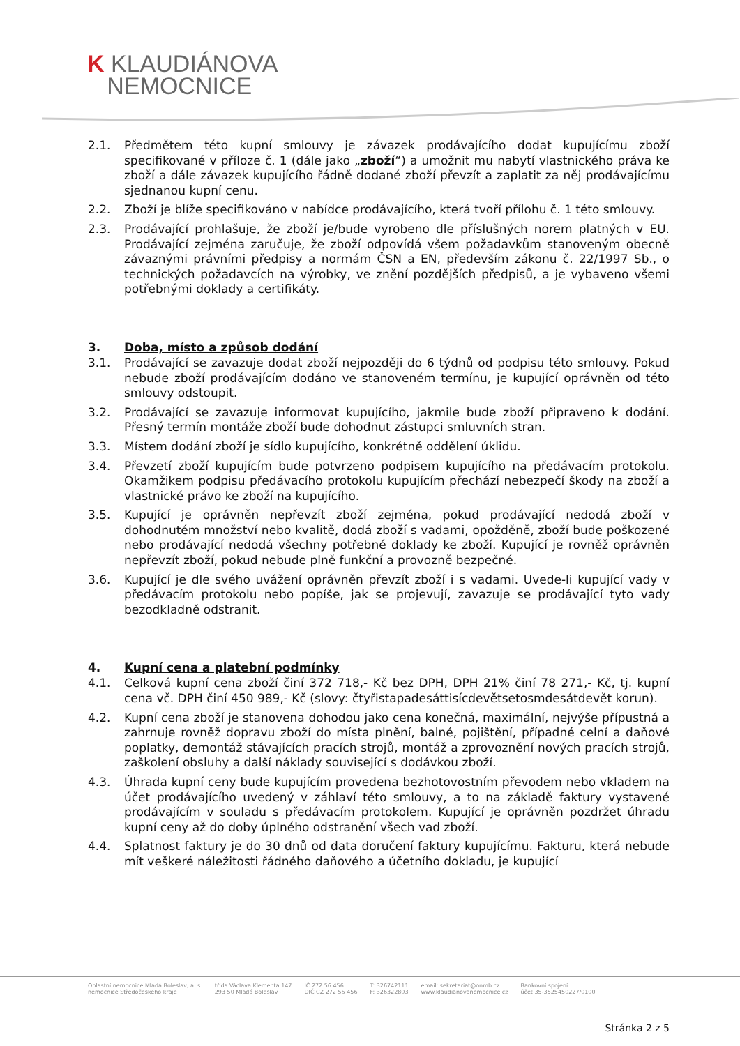K KLAUDIÁNOVA
NEMOCNICE
2.1. Předmětem této kupní smlouvy je závazek prodávajícího dodat kupujícímu zboží specifikované v příloze č. 1 (dále jako „zboží“) a umožnit mu nabytí vlastnického práva ke zboží a dále závazek kupujícího řádně dodané zboží převzít a zaplatit za něj prodávajícímu sjednanou kupní cenu.
2.2. Zboží je blíže specifikováno v nabídce prodávajícího, která tvoří přílohu č. 1 této smlouvy.
2.3. Prodávající prohlašuje, že zboží je/bude vyrobeno dle příslušných norem platných v EU. Prodávající zejména zaručuje, že zboží odpovídá všem požadavkům stanoveným obecně závaznými právními předpisy a normám ČSN a EN, především zákonu č. 22/1997 Sb., o technických požadavcích na výrobky, ve znění pozdějších předpisů, a je vybaveno všemi potřebnými doklady a certifikáty.
3. Doba, místo a způsob dodání
3.1. Prodávající se zavazuje dodat zboží nejpozději do 6 týdnů od podpisu této smlouvy. Pokud nebude zboží prodávajícím dodáno ve stanoveném termínu, je kupující oprávněn od této smlouvy odstoupit.
3.2. Prodávající se zavazuje informovat kupujícího, jakmile bude zboží připraveno k dodání. Přesný termín montáže zboží bude dohodnut zástupci smluvních stran.
3.3. Místem dodání zboží je sídlo kupujícího, konkrétně oddělení úklidu.
3.4. Převzetí zboží kupujícím bude potvrzeno podpisem kupujícího na předávacím protokolu. Okamžikem podpisu předávacího protokolu kupujícím přechází nebezpečí škody na zboží a vlastnické právo ke zboží na kupujícího.
3.5. Kupující je oprávněn nepřevzít zboží zejména, pokud prodávající nedodá zboží v dohodnutém množství nebo kvalitě, dodá zboží s vadami, opožděně, zboží bude poškozené nebo prodávající nedodá všechny potřebné doklady ke zboží. Kupující je rovněž oprávněn nepřevzít zboží, pokud nebude plně funkční a provozně bezpečné.
3.6. Kupující je dle svého uvážení oprávněn převzít zboží i s vadami. Uvede-li kupující vady v předávacím protokolu nebo popíše, jak se projevují, zavazuje se prodávající tyto vady bezodkladně odstranit.
4. Kupní cena a platební podmínky
4.1. Celková kupní cena zboží činí 372 718,- Kč bez DPH, DPH 21% činí 78 271,- Kč, tj. kupní cena vč. DPH činí 450 989,- Kč (slovy: čtyřistapadesáttisícdevětsetosmdesátdevět korun).
4.2. Kupní cena zboží je stanovena dohodou jako cena konečná, maximální, nejvýše přípustná a zahrnuje rovněž dopravu zboží do místa plnění, balné, pojištění, případné celní a daňové poplatky, demontáž stávajících pracích strojů, montáž a zprovoznění nových pracích strojů, zaškolení obsluhy a další náklady související s dodávkou zboží.
4.3. Úhrada kupní ceny bude kupujícím provedena bezhotovostním převodem nebo vkladem na účet prodávajícího uvedený v záhlaví této smlouvy, a to na základě faktury vystavené prodávajícím v souladu s předávacím protokolem. Kupující je oprávněn pozdržet úhradu kupní ceny až do doby úplného odstranění všech vad zboží.
4.4. Splatnost faktury je do 30 dnů od data doručení faktury kupujícímu. Fakturu, která nebude mít veškeré náležitosti řádného daňového a účetního dokladu, je kupující
Oblastní nemocnice Mladá Boleslav, a. s.
nemocnice Středočeského kraje
třída Václava Klementa 147
293 50 Mladá Boleslav
IČ 272 56 456
DIČ CZ 272 56 456
T: 326742111
F: 326322803
email: sekretariat@onmb.cz
www.klaudianovanemocnice.cz
Bankovní spojení
účet 35-3525450227/0100
Stránka 2 z 5